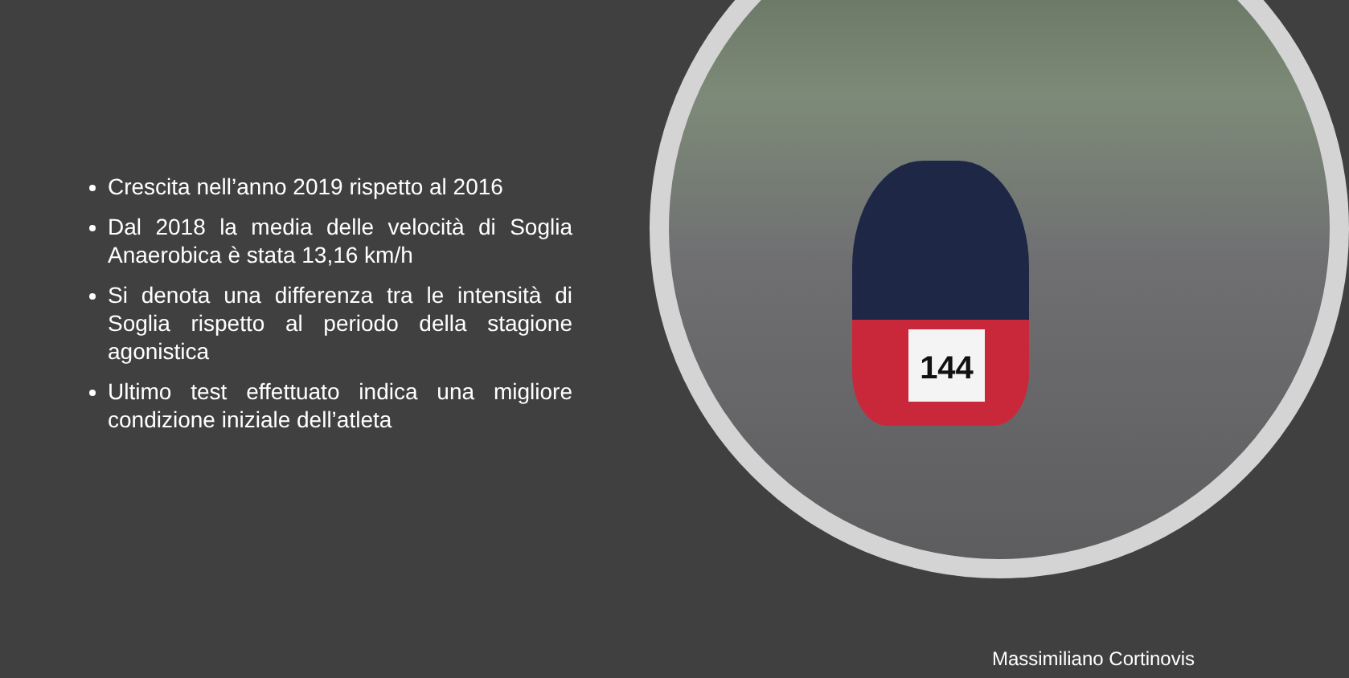144
Crescita nell’anno 2019 rispetto al 2016
Dal 2018 la media delle velocità di Soglia Anaerobica è stata 13,16 km/h
Si denota una differenza tra le intensità di Soglia rispetto al periodo della stagione agonistica
Ultimo test effettuato indica una migliore condizione iniziale dell’atleta
Massimiliano Cortinovis